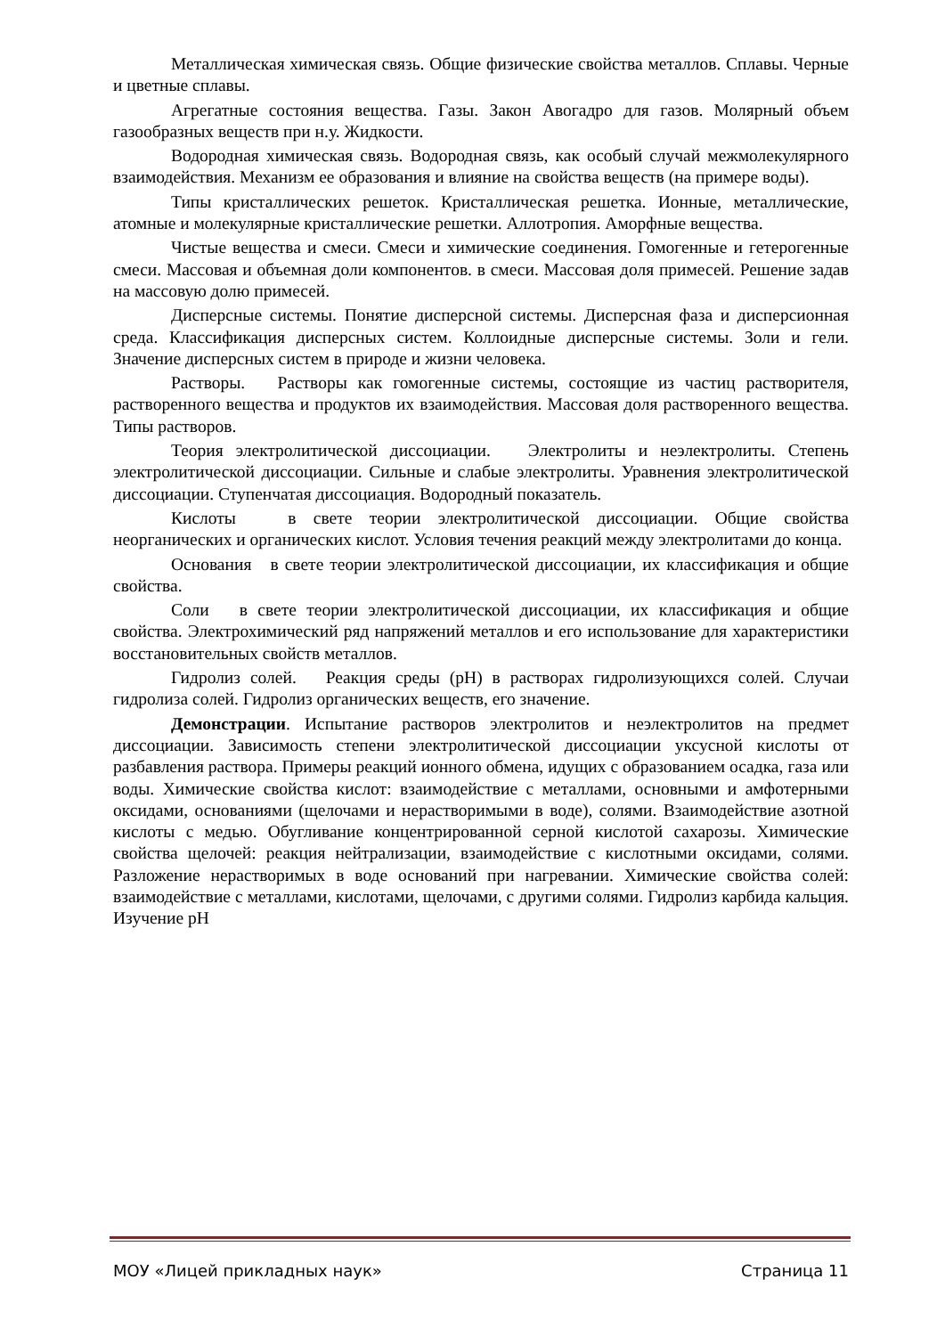Металлическая химическая связь. Общие физические свойства металлов. Сплавы. Черные и цветные сплавы.
Агрегатные состояния вещества. Газы. Закон Авогадро для газов. Молярный объем газообразных веществ при н.у. Жидкости.
Водородная химическая связь. Водородная связь, как особый случай межмолекулярного взаимодействия. Механизм ее образования и влияние на свойства веществ (на примере воды).
Типы кристаллических решеток. Кристаллическая решетка. Ионные, металлические, атомные и молекулярные кристаллические решетки. Аллотропия. Аморфные вещества.
Чистые вещества и смеси. Смеси и химические соединения. Гомогенные и гетерогенные смеси. Массовая и объемная доли компонентов. в смеси. Массовая доля примесей. Решение задав на массовую долю примесей.
Дисперсные системы. Понятие дисперсной системы. Дисперсная фаза и дисперсионная среда. Классификация дисперсных систем. Коллоидные дисперсные системы. Золи и гели. Значение дисперсных систем в природе и жизни человека.
Растворы. Растворы как гомогенные системы, состоящие из частиц растворителя, растворенного вещества и продуктов их взаимодействия. Массовая доля растворенного вещества. Типы растворов.
Теория электролитической диссоциации. Электролиты и неэлектролиты. Степень электролитической диссоциации. Сильные и слабые электролиты. Уравнения электролитической диссоциации. Ступенчатая диссоциация. Водородный показатель.
Кислоты в свете теории электролитической диссоциации. Общие свойства неорганических и органических кислот. Условия течения реакций между электролитами до конца.
Основания в свете теории электролитической диссоциации, их классификация и общие свойства.
Соли в свете теории электролитической диссоциации, их классификация и общие свойства. Электрохимический ряд напряжений металлов и его использование для характеристики восстановительных свойств металлов.
Гидролиз солей. Реакция среды (pH) в растворах гидролизующихся солей. Случаи гидролиза солей. Гидролиз органических веществ, его значение.
Демонстрации. Испытание растворов электролитов и неэлектролитов на предмет диссоциации. Зависимость степени электролитической диссоциации уксусной кислоты от разбавления раствора. Примеры реакций ионного обмена, идущих с образованием осадка, газа или воды. Химические свойства кислот: взаимодействие с металлами, основными и амфотерными оксидами, основаниями (щелочами и нерастворимыми в воде), солями. Взаимодействие азотной кислоты с медью. Обугливание концентрированной серной кислотой сахарозы. Химические свойства щелочей: реакция нейтрализации, взаимодействие с кислотными оксидами, солями. Разложение нерастворимых в воде оснований при нагревании. Химические свойства солей: взаимодействие с металлами, кислотами, щелочами, с другими солями. Гидролиз карбида кальция. Изучение pH
МОУ «Лицей прикладных наук» Страница 11